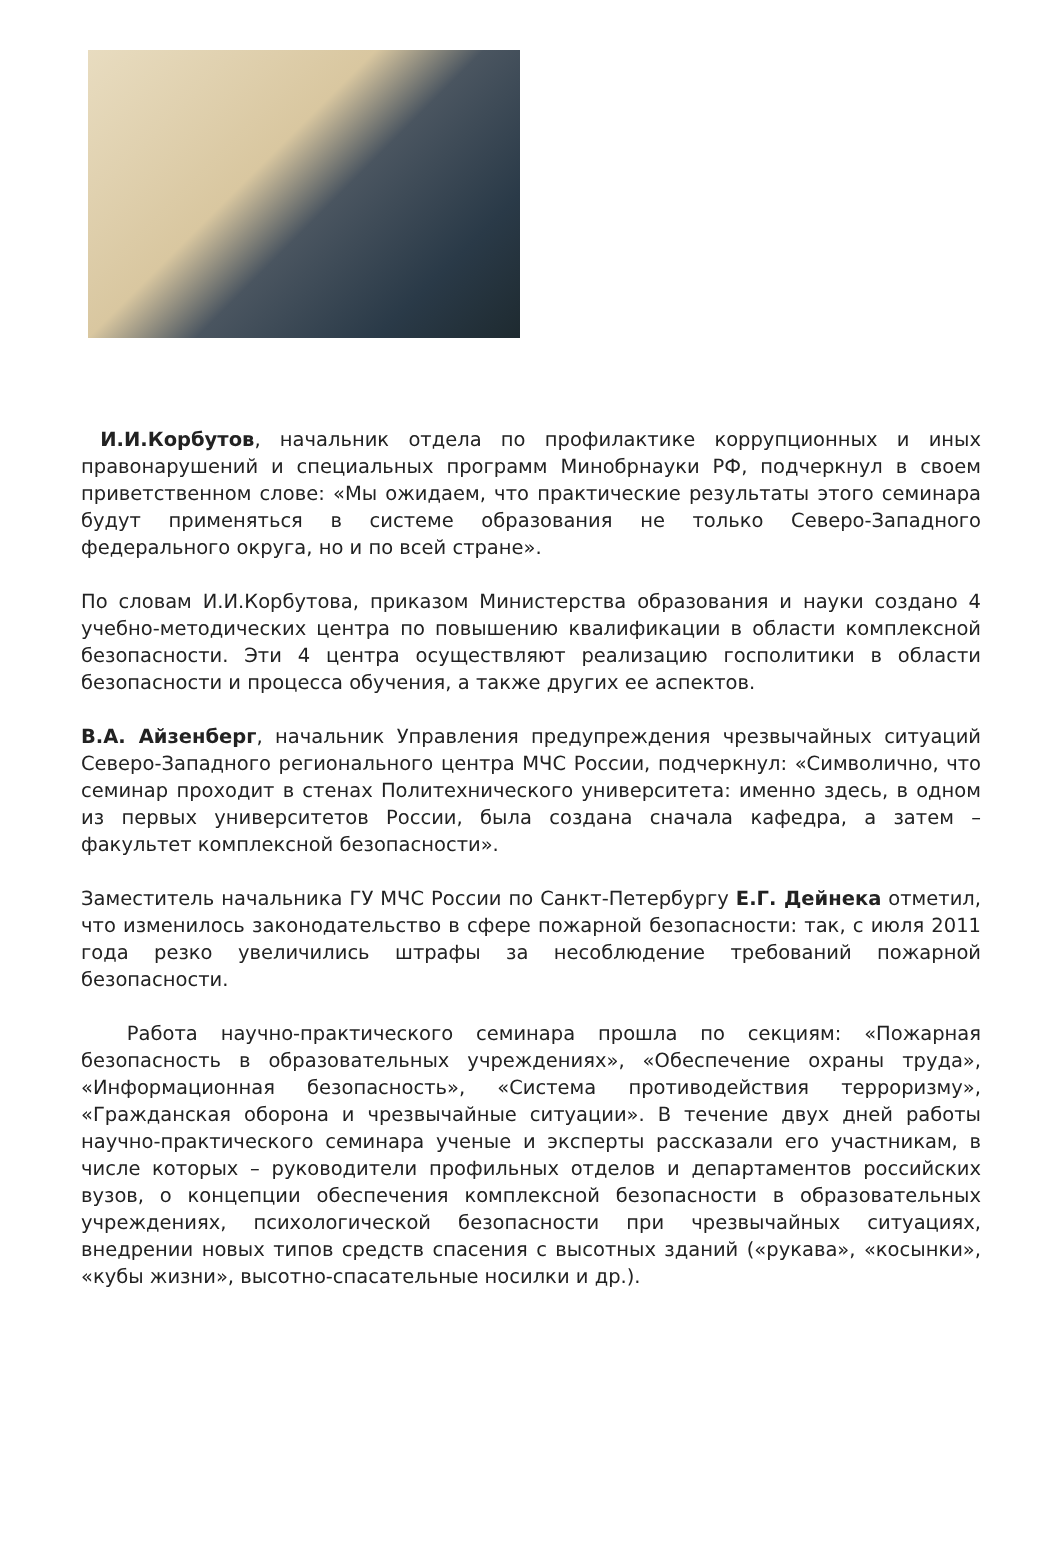И.И.Корбутов, начальник отдела по профилактике коррупционных и иных правонарушений и специальных программ Минобрнауки РФ, подчеркнул в своем приветственном слове: «Мы ожидаем, что практические результаты этого семинара будут применяться в системе образования не только Северо-Западного федерального округа, но и по всей стране».
По словам И.И.Корбутова, приказом Министерства образования и науки создано 4 учебно-методических центра по повышению квалификации в области комплексной безопасности. Эти 4 центра осуществляют реализацию госполитики в области безопасности и процесса обучения, а также других ее аспектов.
В.А. Айзенберг, начальник Управления предупреждения чрезвычайных ситуаций Северо-Западного регионального центра МЧС России, подчеркнул: «Символично, что семинар проходит в стенах Политехнического университета: именно здесь, в одном из первых университетов России, была создана сначала кафедра, а затем – факультет комплексной безопасности».
Заместитель начальника ГУ МЧС России по Санкт-Петербургу Е.Г. Дейнека отметил, что изменилось законодательство в сфере пожарной безопасности: так, с июля 2011 года резко увеличились штрафы за несоблюдение требований пожарной безопасности.
Работа научно-практического семинара прошла по секциям: «Пожарная безопасность в образовательных учреждениях», «Обеспечение охраны труда», «Информационная безопасность», «Система противодействия терроризму», «Гражданская оборона и чрезвычайные ситуации». В течение двух дней работы научно-практического семинара ученые и эксперты рассказали его участникам, в числе которых – руководители профильных отделов и департаментов российских вузов, о концепции обеспечения комплексной безопасности в образовательных учреждениях, психологической безопасности при чрезвычайных ситуациях, внедрении новых типов средств спасения с высотных зданий («рукава», «косынки», «кубы жизни», высотно-спасательные носилки и др.).